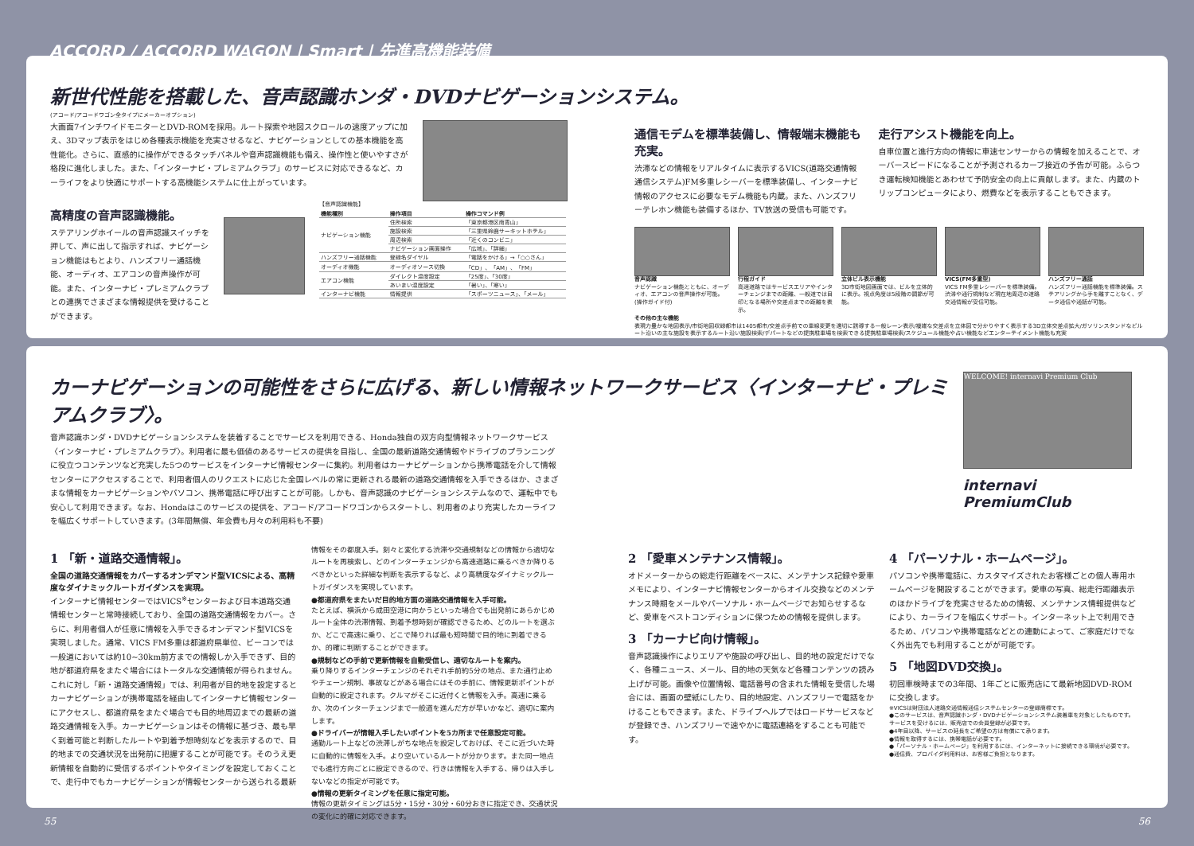ACCORD / ACCORD WAGON | Smart | 先進高機能装備
新世代性能を搭載した、音声認識ホンダ・DVDナビゲーションシステム。
(アコード/アコードワゴン全タイプにメーカーオプション)
大画面7インチワイドモニターとDVD-ROMを採用。ルート探索や地図スクロールの速度アップに加え、3Dマップ表示をはじめ各種表示機能を充実させるなど、ナビゲーションとしての基本機能を高性能化。さらに、直感的に操作ができるタッチパネルや音声認識機能も備え、操作性と使いやすさが格段に進化しました。また、「インターナビ・プレミアムクラブ」のサービスに対応できるなど、カーライフをより快適にサポートする高機能システムに仕上がっています。
高精度の音声認識機能。
ステアリングホイールの音声認識スイッチを押して、声に出して指示すれば、ナビゲーション機能はもとより、ハンズフリー通話機能、オーディオ、エアコンの音声操作が可能。また、インターナビ・プレミアムクラブとの連携でさまざまな情報提供を受けることができます。
【音声認識機能】
| 機能種別 | 操作項目 | 操作コマンド例 |
| --- | --- | --- |
| ナビゲーション機能 | 住所検索 | 「東京都港区南青山」 |
| | 施設検索 | 「三重県鈴鹿サーキットホテル」 |
| | 周辺検索 | 「近くのコンビニ」 |
| | ナビゲーション画面操作 | 「広域」、「詳細」 |
| ハンズフリー通話機能 | 登録名ダイヤル | 「電話をかける」→「○○さん」 |
| オーディオ機能 | オーディオソース切換 | 「CD」、「AM」、「FM」 |
| エアコン機能 | ダイレクト温度設定 | 「25度」、「30度」 |
| | あいまい温度設定 | 「暑い」、「寒い」 |
| インターナビ機能 | 情報提供 | 「スポーツニュース」、「メール」 |
通信モデムを標準装備し、情報端末機能も充実。
渋滞などの情報をリアルタイムに表示するVICS(道路交通情報通信システム)FM多重レシーバーを標準装備し、インターナビ情報のアクセスに必要なモデム機能も内蔵。また、ハンズフリーテレホン機能も装備するほか、TV放送の受信も可能です。
走行アシスト機能を向上。
自車位置と進行方向の情報に車速センサーからの情報を加えることで、オーバースピードになることが予測されるカーブ接近の予告が可能。ふらつき運転検知機能とあわせて予防安全の向上に貢献します。また、内蔵のトリップコンピュータにより、燃費などを表示することもできます。
音声認識
ナビゲーション機能とともに、オーディオ、エアコンの音声操作が可能。(操作ガイド付)
行程ガイド
高速道路ではサービスエリアやインターチェンジまでの距離、一般道では目印となる場所や交差点までの距離を表示。
立体ビル表示機能
3D市街地図画面では、ビルを立体的に表示。視点角度は5段階の調節が可能。
VICS(FM多重型)
VICS FM多重レシーバーを標準装備。渋滞や通行規制など現在地周辺の道路交通情報が受信可能。
ハンズフリー通話
ハンズフリー通話機能を標準装備。ステアリングから手を離すことなく、データ通信や通話が可能。
その他の主な機能
表現力豊かな地図表示/市街地図収録都市は1405都市/交差点手前での車線変更を適切に誘導する一般レーン表示/複雑な交差点を立体図で分かりやすく表示する3D立体交差点拡大/ガソリンスタンドなどルート沿いの主な施設を表示するルート沿い施設検索/デパートなどの提携駐車場を検索できる提携駐車場検索/スケジュール機能や占い機能などエンターテイメント機能も充実
カーナビゲーションの可能性をさらに広げる、新しい情報ネットワークサービス〈インターナビ・プレミアムクラブ〉。
音声認識ホンダ・DVDナビゲーションシステムを装着することでサービスを利用できる、Honda独自の双方向型情報ネットワークサービス〈インターナビ・プレミアムクラブ〉。利用者に最も価値のあるサービスの提供を目指し、全国の最新道路交通情報やドライブのプランニングに役立つコンテンツなど充実した5つのサービスをインターナビ情報センターに集約。利用者はカーナビゲーションから携帯電話を介して情報センターにアクセスすることで、利用者個人のリクエストに応じた全国レベルの常に更新される最新の道路交通情報を入手できるほか、さまざまな情報をカーナビゲーションやパソコン、携帯電話に呼び出すことが可能。しかも、音声認識のナビゲーションシステムなので、運転中でも安心して利用できます。なお、Hondaはこのサービスの提供を、アコード/アコードワゴンからスタートし、利用者のより充実したカーライフを幅広くサポートしていきます。(3年間無償、年会費も月々の利用料も不要)
WELCOME! internavi Premium Club
internavi PremiumClub
1 「新・道路交通情報」。
全国の道路交通情報をカバーするオンデマンド型VICSによる、高精度なダイナミックルートガイダンスを実現。
インターナビ情報センターではVICS<sup>※</sup>センターおよび日本道路交通情報センターと常時接続しており、全国の道路交通情報をカバー。さらに、利用者個人が任意に情報を入手できるオンデマンド型VICSを実現しました。通常、VICS FM多重は都道府県単位、ビーコンでは一般道においては約10~30km前方までの情報しか入手できず、目的地が都道府県をまたぐ場合にはトータルな交通情報が得られません。これに対し「新・道路交通情報」では、利用者が目的地を設定するとカーナビゲーションが携帯電話を経由してインターナビ情報センターにアクセスし、都道府県をまたぐ場合でも目的地周辺までの最新の道路交通情報を入手。カーナビゲーションはその情報に基づき、最も早く到着可能と判断したルートや到着予想時刻などを表示するので、目的地までの交通状況を出発前に把握することが可能です。そのうえ更新情報を自動的に受信するポイントやタイミングを設定しておくことで、走行中でもカーナビゲーションが情報センターから送られる最新
情報をその都度入手。刻々と変化する渋滞や交通規制などの情報から適切なルートを再検索し、どのインターチェンジから高速道路に乗るべきか降りるべきかといった詳細な判断を表示するなど、より高精度なダイナミックルートガイダンスを実現しています。
●都道府県をまたいだ目的地方面の道路交通情報を入手可能。
たとえば、横浜から成田空港に向かうといった場合でも出発前にあらかじめルート全体の渋滞情報、到着予想時刻が確認できるため、どのルートを選ぶか、どこで高速に乗り、どこで降りれば最も短時間で目的地に到着できるか、的確に判断することができます。
●規制などの手前で更新情報を自動受信し、適切なルートを案内。
乗り降りするインターチェンジのそれぞれ手前約5分の地点、また通行止めやチェーン規制、事故などがある場合にはその手前に、情報更新ポイントが自動的に設定されます。クルマがそこに近付くと情報を入手。高速に乗るか、次のインターチェンジまで一般道を進んだ方が早いかなど、適切に案内します。
●ドライバーが情報入手したいポイントを5カ所まで任意設定可能。
通勤ルート上などの渋滞しがちな地点を設定しておけば、そこに近づいた時に自動的に情報を入手。より空いているルートが分かります。また同一地点でも進行方向ごとに設定できるので、行きは情報を入手する、帰りは入手しないなどの指定が可能です。
●情報の更新タイミングを任意に指定可能。
情報の更新タイミングは5分・15分・30分・60分おきに指定でき、交通状況の変化に的確に対応できます。
2 「愛車メンテナンス情報」。
オドメーターからの総走行距離をベースに、メンテナンス記録や愛車メモにより、インターナビ情報センターからオイル交換などのメンテナンス時期をメールやパーソナル・ホームページでお知らせするなど、愛車をベストコンディションに保つための情報を提供します。
3 「カーナビ向け情報」。
音声認識操作によりエリアや施設の呼び出し、目的地の設定だけでなく、各種ニュース、メール、目的地の天気など各種コンテンツの読み上げが可能。画像や位置情報、電話番号の含まれた情報を受信した場合には、画面の壁紙にしたり、目的地設定、ハンズフリーで電話をかけることもできます。また、ドライブヘルプではロードサービスなどが登録でき、ハンズフリーで速やかに電話連絡をすることも可能です。
4 「パーソナル・ホームページ」。
パソコンや携帯電話に、カスタマイズされたお客様ごとの個人専用ホームページを開設することができます。愛車の写真、総走行距離表示のほかドライブを充実させるための情報、メンテナンス情報提供などにより、カーライフを幅広くサポート。インターネット上で利用できるため、パソコンや携帯電話などとの連動によって、ご家庭だけでなく外出先でも利用することがが可能です。
5 「地図DVD交換」。
初回車検時までの3年間、1年ごとに販売店にて最新地図DVD-ROMに交換します。
※VICSは財団法人道路交通情報通信システムセンターの登録商標です。
●このサービスは、音声認識ホンダ・DVDナビゲーションシステム装着車を対象としたものです。サービスを受けるには、販売店での会員登録が必要です。
●4年目以降、サービスの延長をご希望の方は有償にて承ります。
●情報を取得するには、携帯電話が必要です。
●「パーソナル・ホームページ」を利用するには、インターネットに接続できる環境が必要です。
●通信費、プロバイダ利用料は、お客様ご負担となります。
55 56